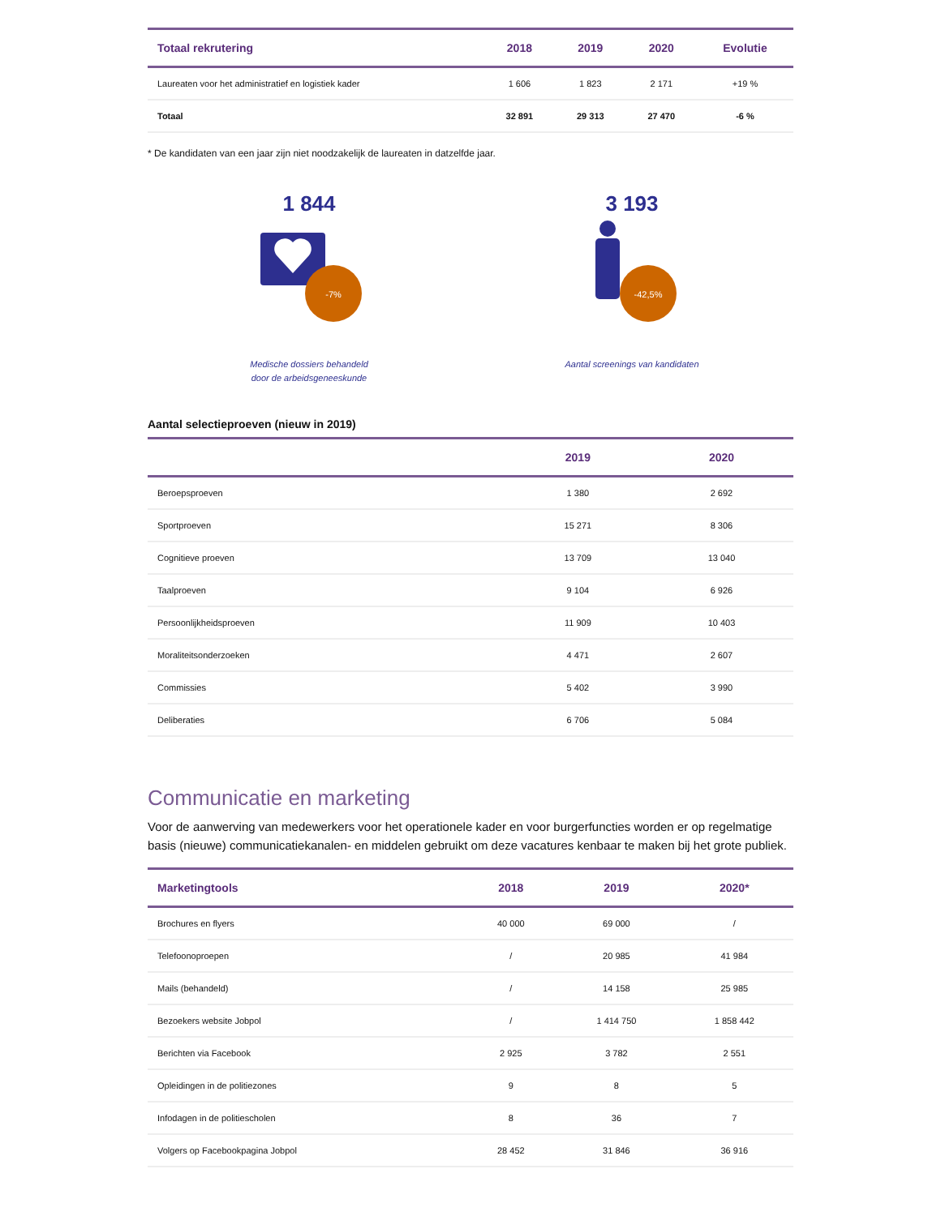| Totaal rekrutering | 2018 | 2019 | 2020 | Evolutie |
| --- | --- | --- | --- | --- |
| Laureaten voor het administratief en logistiek kader | 1 606 | 1 823 | 2 171 | +19 % |
| Totaal | 32 891 | 29 313 | 27 470 | -6 % |
* De kandidaten van een jaar zijn niet noodzakelijk de laureaten in datzelfde jaar.
1 844
-7%
Medische dossiers behandeld
door de arbeidsgeneeskunde
3 193
-42,5%
Aantal screenings van kandidaten
Aantal selectieproeven (nieuw in 2019)
| | 2019 | 2020 |
| --- | --- | --- |
| Beroepsproeven | 1 380 | 2 692 |
| Sportproeven | 15 271 | 8 306 |
| Cognitieve proeven | 13 709 | 13 040 |
| Taalproeven | 9 104 | 6 926 |
| Persoonlijkheidsproeven | 11 909 | 10 403 |
| Moraliteitsonderzoeken | 4 471 | 2 607 |
| Commissies | 5 402 | 3 990 |
| Deliberaties | 6 706 | 5 084 |
Communicatie en marketing
Voor de aanwerving van medewerkers voor het operationele kader en voor burgerfuncties worden er op regelmatige basis (nieuwe) communicatiekanalen- en middelen gebruikt om deze vacatures kenbaar te maken bij het grote publiek.
| Marketingtools | 2018 | 2019 | 2020* |
| --- | --- | --- | --- |
| Brochures en flyers | 40 000 | 69 000 | / |
| Telefoonoproepen | / | 20 985 | 41 984 |
| Mails (behandeld) | / | 14 158 | 25 985 |
| Bezoekers website Jobpol | / | 1 414 750 | 1 858 442 |
| Berichten via Facebook | 2 925 | 3 782 | 2 551 |
| Opleidingen in de politiezones | 9 | 8 | 5 |
| Infodagen in de politiescholen | 8 | 36 | 7 |
| Volgers op Facebookpagina Jobpol | 28 452 | 31 846 | 36 916 |